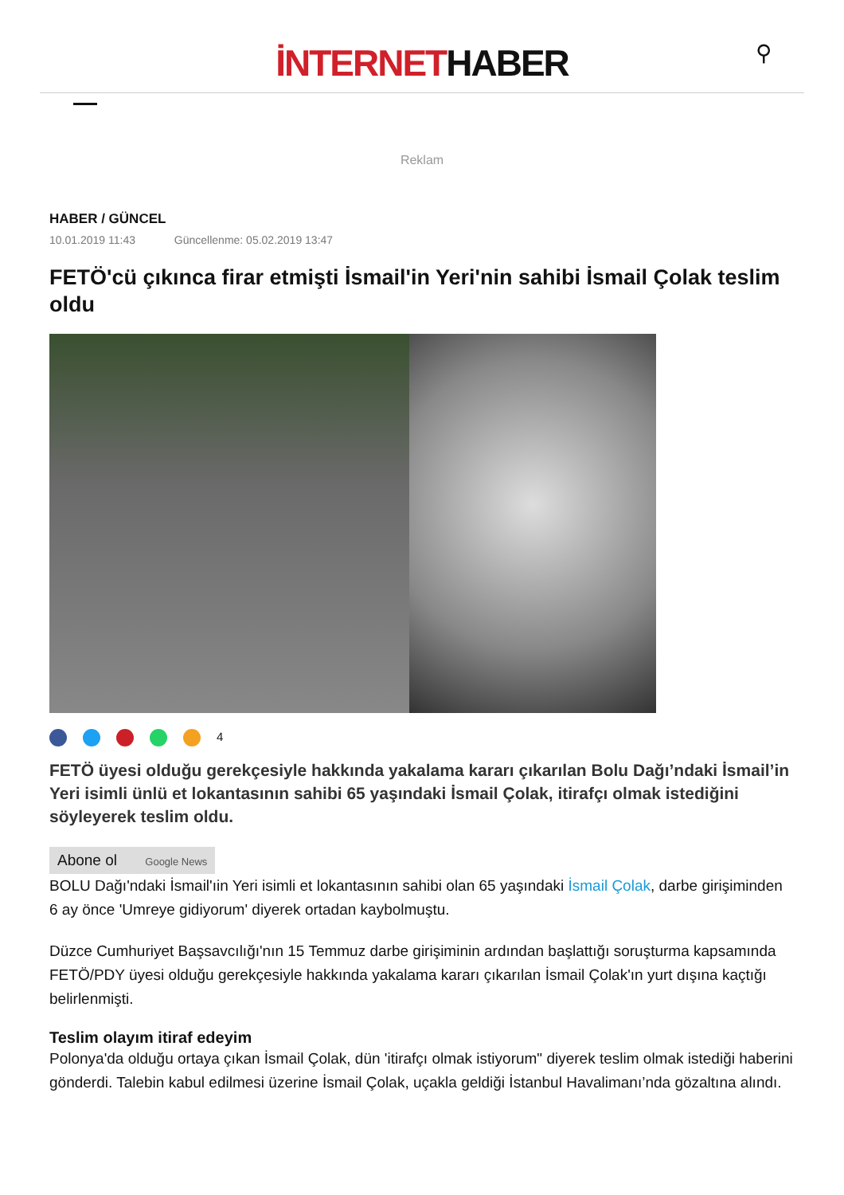İNTERNETHABER
⚲
Reklam
HABER / GÜNCEL
10.01.2019 11:43 Güncellenme: 05.02.2019 13:47
FETÖ'cü çıkınca firar etmişti İsmail'in Yeri'nin sahibi İsmail Çolak teslim oldu
<sup>4</sup>
FETÖ üyesi olduğu gerekçesiyle hakkında yakalama kararı çıkarılan Bolu Dağı’ndaki İsmail’in Yeri isimli ünlü et lokantasının sahibi 65 yaşındaki İsmail Çolak, itirafçı olmak istediğini söyleyerek teslim oldu.
Abone ol Google News
BOLU Dağı'ndaki İsmail'ıin Yeri isimli et lokantasının sahibi olan 65 yaşındaki İsmail Çolak, darbe girişiminden 6 ay önce 'Umreye gidiyorum' diyerek ortadan kaybolmuştu.
Düzce Cumhuriyet Başsavcılığı'nın 15 Temmuz darbe girişiminin ardından başlattığı soruşturma kapsamında FETÖ/PDY üyesi olduğu gerekçesiyle hakkında yakalama kararı çıkarılan İsmail Çolak'ın yurt dışına kaçtığı belirlenmişti.
Teslim olayım itiraf edeyim
Polonya'da olduğu ortaya çıkan İsmail Çolak, dün 'itirafçı olmak istiyorum" diyerek teslim olmak istediği haberini gönderdi. Talebin kabul edilmesi üzerine İsmail Çolak, uçakla geldiği İstanbul Havalimanı’nda gözaltına alındı.